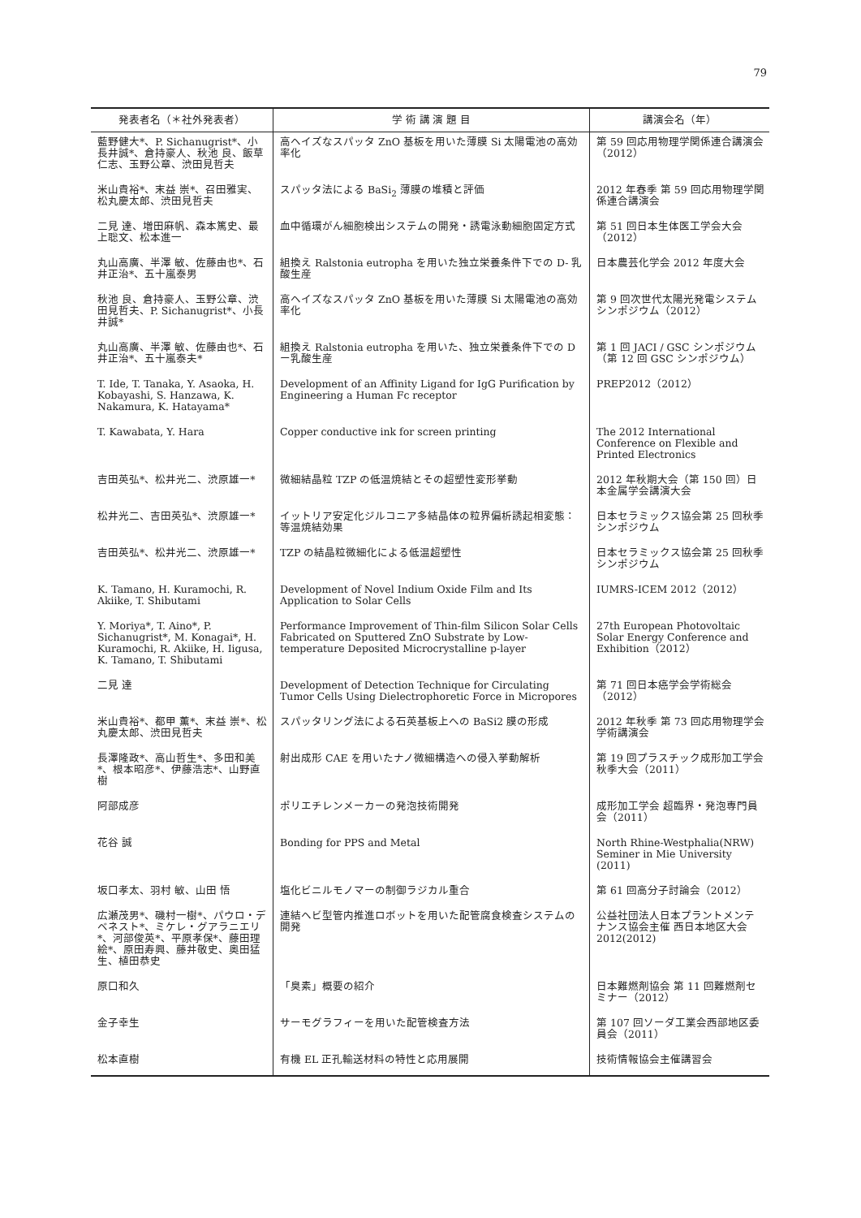79
| 発表者名（＊社外発表者） | 学 術 講 演 題 目 | 講演会名（年） |
| --- | --- | --- |
| 藍野健大*、P. Sichanugrist*、小長井誠*、倉持豪人、秋池 良、飯草仁志、玉野公章、渋田見哲夫 | 高ヘイズなスパッタ ZnO 基板を用いた薄膜 Si 太陽電池の高効率化 | 第 59 回応用物理学関係連合講演会（2012） |
| 米山貴裕*、末益 崇*、召田雅実、松丸慶太郎、渋田見哲夫 | スパッタ法による BaSi<sub>2</sub> 薄膜の堆積と評価 | 2012 年春季 第 59 回応用物理学関係連合講演会 |
| 二見 達、増田麻帆、森本篤史、最上聡文、松本進一 | 血中循環がん細胞検出システムの開発・誘電泳動細胞固定方式 | 第 51 回日本生体医工学会大会（2012） |
| 丸山高廣、半澤 敏、佐藤由也*、石井正治*、五十嵐泰男 | 組換え Ralstonia eutropha を用いた独立栄養条件下での D- 乳酸生産 | 日本農芸化学会 2012 年度大会 |
| 秋池 良、倉持豪人、玉野公章、渋田見哲夫、P. Sichanugrist*、小長井誠* | 高ヘイズなスパッタ ZnO 基板を用いた薄膜 Si 太陽電池の高効率化 | 第 9 回次世代太陽光発電システムシンポジウム（2012） |
| 丸山高廣、半澤 敏、佐藤由也*、石井正治*、五十嵐泰夫* | 組換え Ralstonia eutropha を用いた、独立栄養条件下での D ー乳酸生産 | 第 1 回 JACI / GSC シンポジウム（第 12 回 GSC シンポジウム） |
| T. Ide, T. Tanaka, Y. Asaoka, H. Kobayashi, S. Hanzawa, K. Nakamura, K. Hatayama* | Development of an Affinity Ligand for IgG Purification by Engineering a Human Fc receptor | PREP2012（2012） |
| T. Kawabata, Y. Hara | Copper conductive ink for screen printing | The 2012 International Conference on Flexible and Printed Electronics |
| 吉田英弘*、松井光二、渋原雄一* | 微細結晶粒 TZP の低温焼結とその超塑性変形挙動 | 2012 年秋期大会（第 150 回）日本金属学会講演大会 |
| 松井光二、吉田英弘*、渋原雄一* | イットリア安定化ジルコニア多結晶体の粒界偏析誘起相変態：等温焼結効果 | 日本セラミックス協会第 25 回秋季シンポジウム |
| 吉田英弘*、松井光二、渋原雄一* | TZP の結晶粒微細化による低温超塑性 | 日本セラミックス協会第 25 回秋季シンポジウム |
| K. Tamano, H. Kuramochi, R. Akiike, T. Shibutami | Development of Novel Indium Oxide Film and Its Application to Solar Cells | IUMRS-ICEM 2012（2012） |
| Y. Moriya*, T. Aino*, P. Sichanugrist*, M. Konagai*, H. Kuramochi, R. Akiike, H. Iigusa, K. Tamano, T. Shibutami | Performance Improvement of Thin-film Silicon Solar Cells Fabricated on Sputtered ZnO Substrate by Low-temperature Deposited Microcrystalline p-layer | 27th European Photovoltaic Solar Energy Conference and Exhibition（2012） |
| 二見 達 | Development of Detection Technique for Circulating Tumor Cells Using Dielectrophoretic Force in Micropores | 第 71 回日本癌学会学術総会（2012） |
| 米山貴裕*、都甲 薫*、末益 崇*、松丸慶太郎、渋田見哲夫 | スパッタリング法による石英基板上への BaSi2 膜の形成 | 2012 年秋季 第 73 回応用物理学会学術講演会 |
| 長澤隆政*、高山哲生*、多田和美*、根本昭彦*、伊藤浩志*、山野直樹 | 射出成形 CAE を用いたナノ微細構造への侵入挙動解析 | 第 19 回プラスチック成形加工学会 秋季大会（2011） |
| 阿部成彦 | ポリエチレンメーカーの発泡技術開発 | 成形加工学会 超臨界・発泡専門員会（2011） |
| 花谷 誠 | Bonding for PPS and Metal | North Rhine-Westphalia(NRW) Seminer in Mie University (2011) |
| 坂口孝太、羽村 敏、山田 悟 | 塩化ビニルモノマーの制御ラジカル重合 | 第 61 回高分子討論会（2012） |
| 広瀬茂男*、磯村一樹*、パウロ・デベネスト*、ミケレ・グアラニエリ*、河部俊英*、平原孝保*、藤田理絵*、原田寿興、藤井敬史、奥田猛生、植田恭史 | 連結ヘビ型管内推進ロボットを用いた配管腐食検査システムの開発 | 公益社団法人日本プラントメンテナンス協会主催 西日本地区大会 2012(2012) |
| 原口和久 | 「臭素」概要の紹介 | 日本難燃剤協会 第 11 回難燃剤セミナー（2012） |
| 金子幸生 | サーモグラフィーを用いた配管検査方法 | 第 107 回ソーダ工業会西部地区委員会（2011） |
| 松本直樹 | 有機 EL 正孔輸送材料の特性と応用展開 | 技術情報協会主催講習会 |